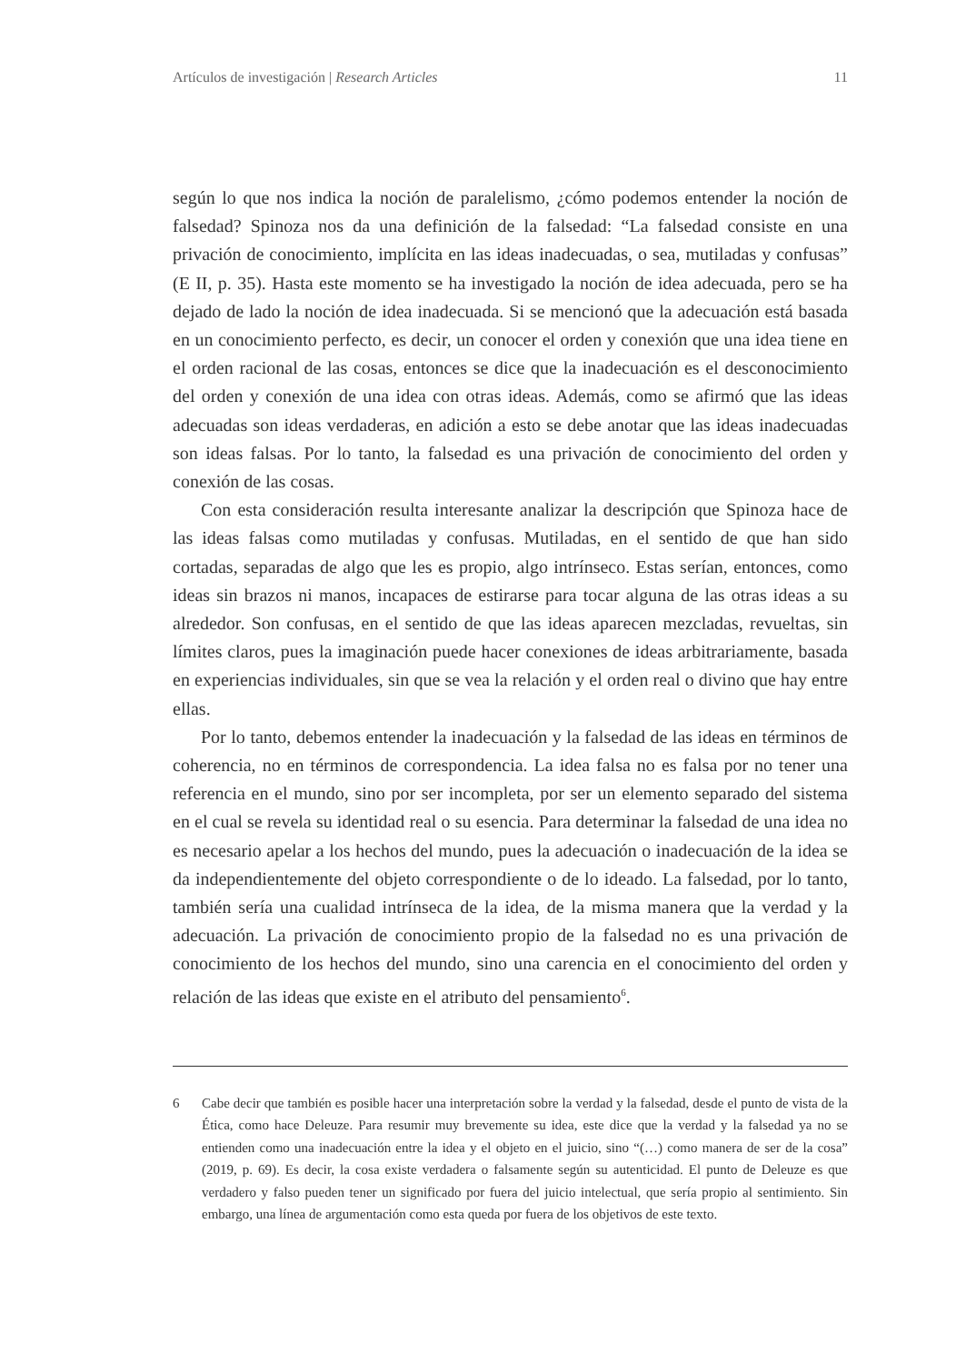Artículos de investigación | Research Articles 11
según lo que nos indica la noción de paralelismo, ¿cómo podemos entender la noción de falsedad? Spinoza nos da una definición de la falsedad: “La falsedad consiste en una privación de conocimiento, implícita en las ideas inadecuadas, o sea, mutiladas y confusas” (E II, p. 35). Hasta este momento se ha investigado la noción de idea adecuada, pero se ha dejado de lado la noción de idea inadecuada. Si se mencionó que la adecuación está basada en un conocimiento perfecto, es decir, un conocer el orden y conexión que una idea tiene en el orden racional de las cosas, entonces se dice que la inadecuación es el desconocimiento del orden y conexión de una idea con otras ideas. Además, como se afirmó que las ideas adecuadas son ideas verdaderas, en adición a esto se debe anotar que las ideas inadecuadas son ideas falsas. Por lo tanto, la falsedad es una privación de conocimiento del orden y conexión de las cosas.
Con esta consideración resulta interesante analizar la descripción que Spinoza hace de las ideas falsas como mutiladas y confusas. Mutiladas, en el sentido de que han sido cortadas, separadas de algo que les es propio, algo intrínseco. Estas serían, entonces, como ideas sin brazos ni manos, incapaces de estirarse para tocar alguna de las otras ideas a su alrededor. Son confusas, en el sentido de que las ideas aparecen mezcladas, revueltas, sin límites claros, pues la imaginación puede hacer conexiones de ideas arbitrariamente, basada en experiencias individuales, sin que se vea la relación y el orden real o divino que hay entre ellas.
Por lo tanto, debemos entender la inadecuación y la falsedad de las ideas en términos de coherencia, no en términos de correspondencia. La idea falsa no es falsa por no tener una referencia en el mundo, sino por ser incompleta, por ser un elemento separado del sistema en el cual se revela su identidad real o su esencia. Para determinar la falsedad de una idea no es necesario apelar a los hechos del mundo, pues la adecuación o inadecuación de la idea se da independientemente del objeto correspondiente o de lo ideado. La falsedad, por lo tanto, también sería una cualidad intrínseca de la idea, de la misma manera que la verdad y la adecuación. La privación de conocimiento propio de la falsedad no es una privación de conocimiento de los hechos del mundo, sino una carencia en el conocimiento del orden y relación de las ideas que existe en el atributo del pensamiento<sup>6</sup>.
6 Cabe decir que también es posible hacer una interpretación sobre la verdad y la falsedad, desde el punto de vista de la Ética, como hace Deleuze. Para resumir muy brevemente su idea, este dice que la verdad y la falsedad ya no se entienden como una inadecuación entre la idea y el objeto en el juicio, sino “(…) como manera de ser de la cosa” (2019, p. 69). Es decir, la cosa existe verdadera o falsamente según su autenticidad. El punto de Deleuze es que verdadero y falso pueden tener un significado por fuera del juicio intelectual, que sería propio al sentimiento. Sin embargo, una línea de argumentación como esta queda por fuera de los objetivos de este texto.